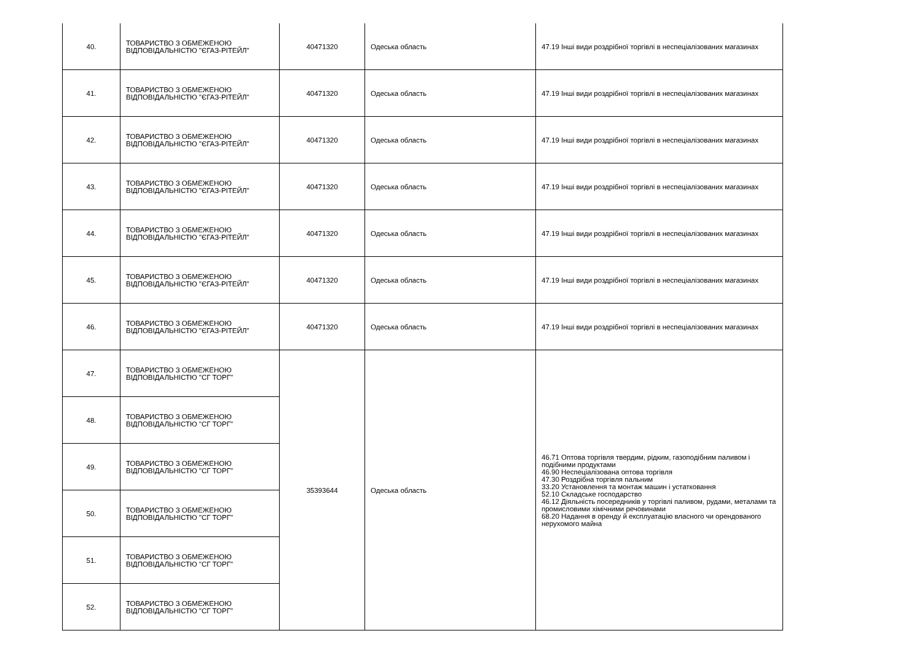| 40. | ТОВАРИСТВО З ОБМЕЖЕНОЮ ВІДПОВІДАЛЬНІСТЮ "ЄГАЗ-РІТЕЙЛ" | 40471320 | Одеська область | 47.19 Інші види роздрібної торгівлі в неспеціалізованих магазинах |
| 41. | ТОВАРИСТВО З ОБМЕЖЕНОЮ ВІДПОВІДАЛЬНІСТЮ "ЄГАЗ-РІТЕЙЛ" | 40471320 | Одеська область | 47.19 Інші види роздрібної торгівлі в неспеціалізованих магазинах |
| 42. | ТОВАРИСТВО З ОБМЕЖЕНОЮ ВІДПОВІДАЛЬНІСТЮ "ЄГАЗ-РІТЕЙЛ" | 40471320 | Одеська область | 47.19 Інші види роздрібної торгівлі в неспеціалізованих магазинах |
| 43. | ТОВАРИСТВО З ОБМЕЖЕНОЮ ВІДПОВІДАЛЬНІСТЮ "ЄГАЗ-РІТЕЙЛ" | 40471320 | Одеська область | 47.19 Інші види роздрібної торгівлі в неспеціалізованих магазинах |
| 44. | ТОВАРИСТВО З ОБМЕЖЕНОЮ ВІДПОВІДАЛЬНІСТЮ "ЄГАЗ-РІТЕЙЛ" | 40471320 | Одеська область | 47.19 Інші види роздрібної торгівлі в неспеціалізованих магазинах |
| 45. | ТОВАРИСТВО З ОБМЕЖЕНОЮ ВІДПОВІДАЛЬНІСТЮ "ЄГАЗ-РІТЕЙЛ" | 40471320 | Одеська область | 47.19 Інші види роздрібної торгівлі в неспеціалізованих магазинах |
| 46. | ТОВАРИСТВО З ОБМЕЖЕНОЮ ВІДПОВІДАЛЬНІСТЮ "ЄГАЗ-РІТЕЙЛ" | 40471320 | Одеська область | 47.19 Інші види роздрібної торгівлі в неспеціалізованих магазинах |
| 47. | ТОВАРИСТВО З ОБМЕЖЕНОЮ ВІДПОВІДАЛЬНІСТЮ "СГ ТОРГ" | 35393644 | Одеська область | 46.71 Оптова торгівля твердим, рідким, газоподібним паливом і подібними продуктами 46.90 Неспеціалізована оптова торгівля 47.30 Роздрібна торгівля пальним 33.20 Установлення та монтаж машин і устатковання 52.10 Складське господарство 46.12 Діяльність посередників у торгівлі паливом, рудами, металами та промисловими хімічними речовинами 68.20 Надання в оренду й експлуатацію власного чи орендованого нерухомого майна |
| 48. | ТОВАРИСТВО З ОБМЕЖЕНОЮ ВІДПОВІДАЛЬНІСТЮ "СГ ТОРГ" | | | |
| 49. | ТОВАРИСТВО З ОБМЕЖЕНОЮ ВІДПОВІДАЛЬНІСТЮ "СГ ТОРГ" | | | |
| 50. | ТОВАРИСТВО З ОБМЕЖЕНОЮ ВІДПОВІДАЛЬНІСТЮ "СГ ТОРГ" | | | |
| 51. | ТОВАРИСТВО З ОБМЕЖЕНОЮ ВІДПОВІДАЛЬНІСТЮ "СГ ТОРГ" | | | |
| 52. | ТОВАРИСТВО З ОБМЕЖЕНОЮ ВІДПОВІДАЛЬНІСТЮ "СГ ТОРГ" | | | |